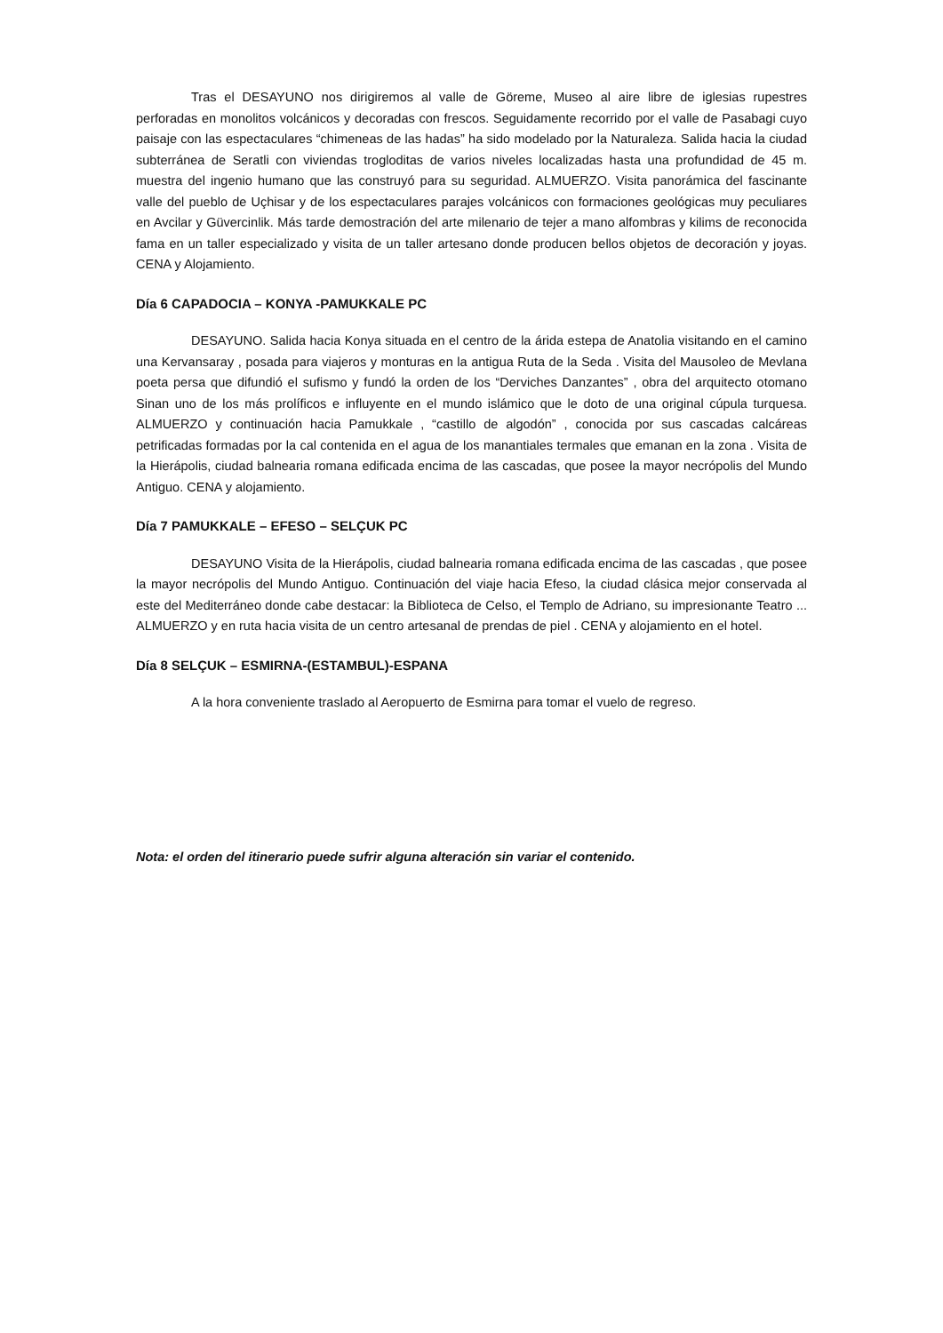Tras el DESAYUNO nos dirigiremos al valle de Göreme, Museo al aire libre de iglesias rupestres perforadas en monolitos volcánicos y decoradas con frescos. Seguidamente recorrido por el valle de Pasabagi cuyo paisaje con las espectaculares “chimeneas de las hadas” ha sido modelado por la Naturaleza. Salida hacia la ciudad subterránea de Seratli con viviendas trogloditas de varios niveles localizadas hasta una profundidad de 45 m. muestra del ingenio humano que las construyó para su seguridad. ALMUERZO. Visita panorámica del fascinante valle del pueblo de Uçhisar y de los espectaculares parajes volcánicos con formaciones geológicas muy peculiares en Avcilar y Güvercinlik. Más tarde demostración del arte milenario de tejer a mano alfombras y kilims de reconocida fama en un taller especializado y visita de un taller artesano donde producen bellos objetos de decoración y joyas. CENA y Alojamiento.
Día 6 CAPADOCIA – KONYA -PAMUKKALE PC
DESAYUNO. Salida hacia Konya situada en el centro de la árida estepa de Anatolia visitando en el camino una Kervansaray , posada para viajeros y monturas en la antigua Ruta de la Seda . Visita del Mausoleo de Mevlana poeta persa que difundió el sufismo y fundó la orden de los “Derviches Danzantes” , obra del arquitecto otomano Sinan uno de los más prolíficos e influyente en el mundo islámico que le doto de una original cúpula turquesa. ALMUERZO y continuación hacia Pamukkale , “castillo de algodón” , conocida por sus cascadas calcáreas petrificadas formadas por la cal contenida en el agua de los manantiales termales que emanan en la zona . Visita de la Hierápolis, ciudad balnearia romana edificada encima de las cascadas, que posee la mayor necrópolis del Mundo Antiguo. CENA y alojamiento.
Día 7 PAMUKKALE – EFESO – SELÇUK PC
DESAYUNO Visita de la Hierápolis, ciudad balnearia romana edificada encima de las cascadas , que posee la mayor necrópolis del Mundo Antiguo. Continuación del viaje hacia Efeso, la ciudad clásica mejor conservada al este del Mediterráneo donde cabe destacar: la Biblioteca de Celso, el Templo de Adriano, su impresionante Teatro ... ALMUERZO y en ruta hacia visita de un centro artesanal de prendas de piel . CENA y alojamiento en el hotel.
Día 8 SELÇUK – ESMIRNA-(ESTAMBUL)-ESPANA
A la hora conveniente traslado al Aeropuerto de Esmirna para tomar el vuelo de regreso.
Nota: el orden del itinerario puede sufrir alguna alteración sin variar el contenido.